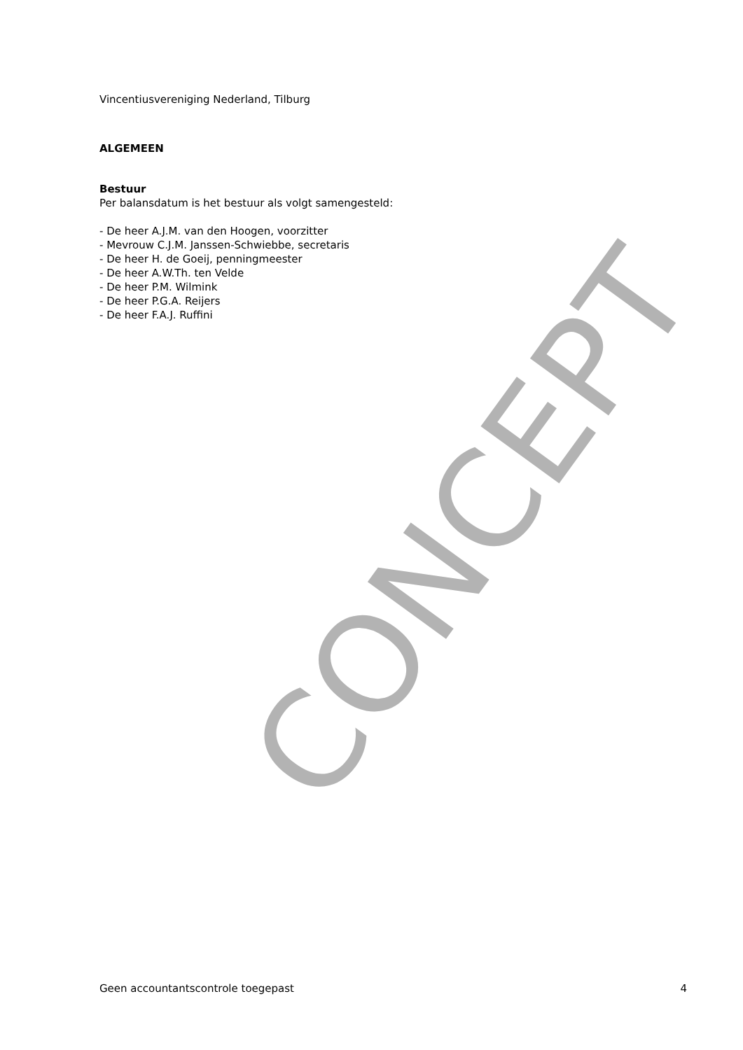CONCEPT
Vincentiusvereniging Nederland, Tilburg
ALGEMEEN
Bestuur
Per balansdatum is het bestuur als volgt samengesteld:
- De heer A.J.M. van den Hoogen, voorzitter
- Mevrouw C.J.M. Janssen-Schwiebbe, secretaris
- De heer H. de Goeij, penningmeester
- De heer A.W.Th. ten Velde
- De heer P.M. Wilmink
- De heer P.G.A. Reijers
- De heer F.A.J. Ruffini
Geen accountantscontrole toegepast 4